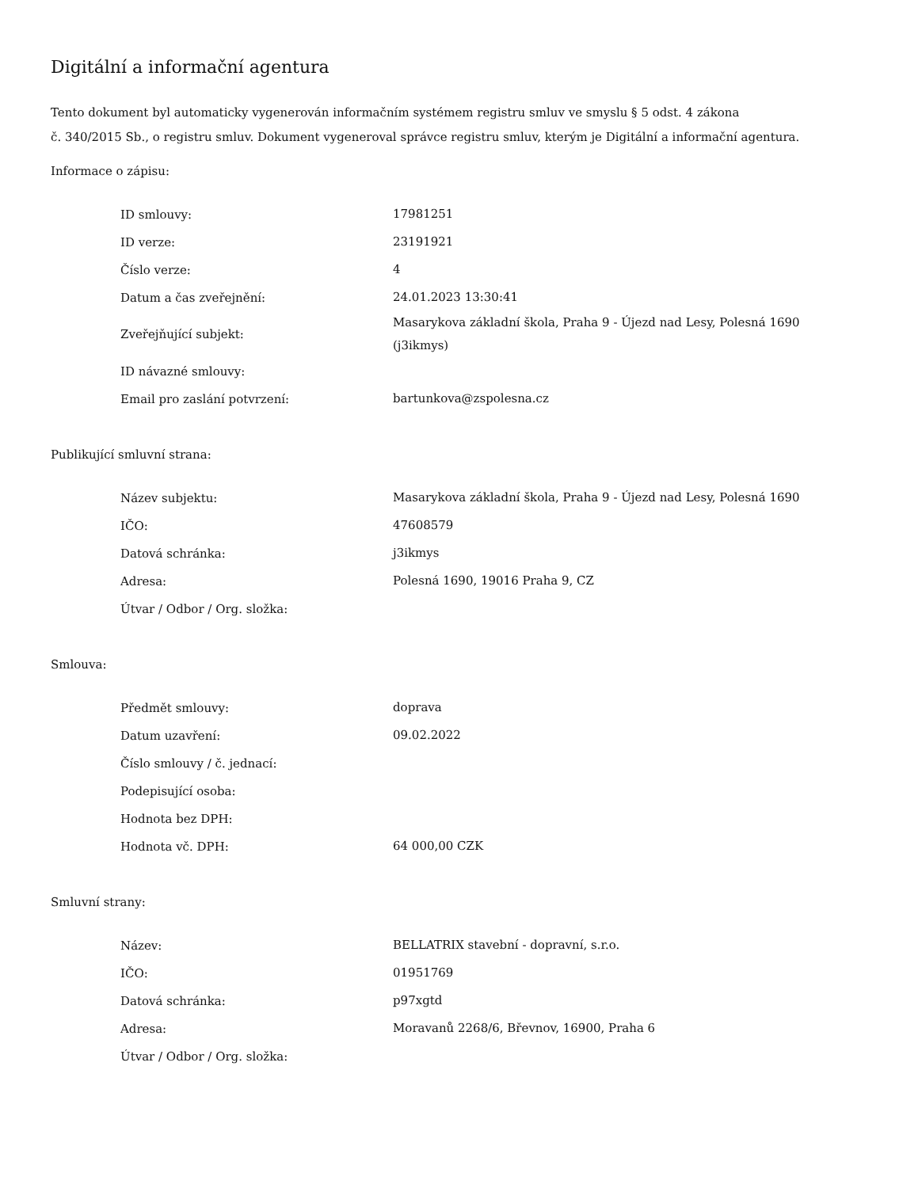Digitální a informační agentura
Tento dokument byl automaticky vygenerován informačním systémem registru smluv ve smyslu § 5 odst. 4 zákona
č. 340/2015 Sb., o registru smluv. Dokument vygeneroval správce registru smluv, kterým je Digitální a informační agentura.
Informace o zápisu:
| ID smlouvy: | 17981251 |
| ID verze: | 23191921 |
| Číslo verze: | 4 |
| Datum a čas zveřejnění: | 24.01.2023 13:30:41 |
| Zveřejňující subjekt: | Masarykova základní škola, Praha 9 - Újezd nad Lesy, Polesná 1690 (j3ikmys) |
| ID návazné smlouvy: | |
| Email pro zaslání potvrzení: | bartunkova@zspolesna.cz |
Publikující smluvní strana:
| Název subjektu: | Masarykova základní škola, Praha 9 - Újezd nad Lesy, Polesná 1690 |
| IČO: | 47608579 |
| Datová schránka: | j3ikmys |
| Adresa: | Polesná 1690, 19016 Praha 9, CZ |
| Útvar / Odbor / Org. složka: | |
Smlouva:
| Předmět smlouvy: | doprava |
| Datum uzavření: | 09.02.2022 |
| Číslo smlouvy / č. jednací: | |
| Podepisující osoba: | |
| Hodnota bez DPH: | |
| Hodnota vč. DPH: | 64 000,00 CZK |
Smluvní strany:
| Název: | BELLATRIX stavební - dopravní, s.r.o. |
| IČO: | 01951769 |
| Datová schránka: | p97xgtd |
| Adresa: | Moravanů 2268/6, Břevnov, 16900, Praha 6 |
| Útvar / Odbor / Org. složka: | |